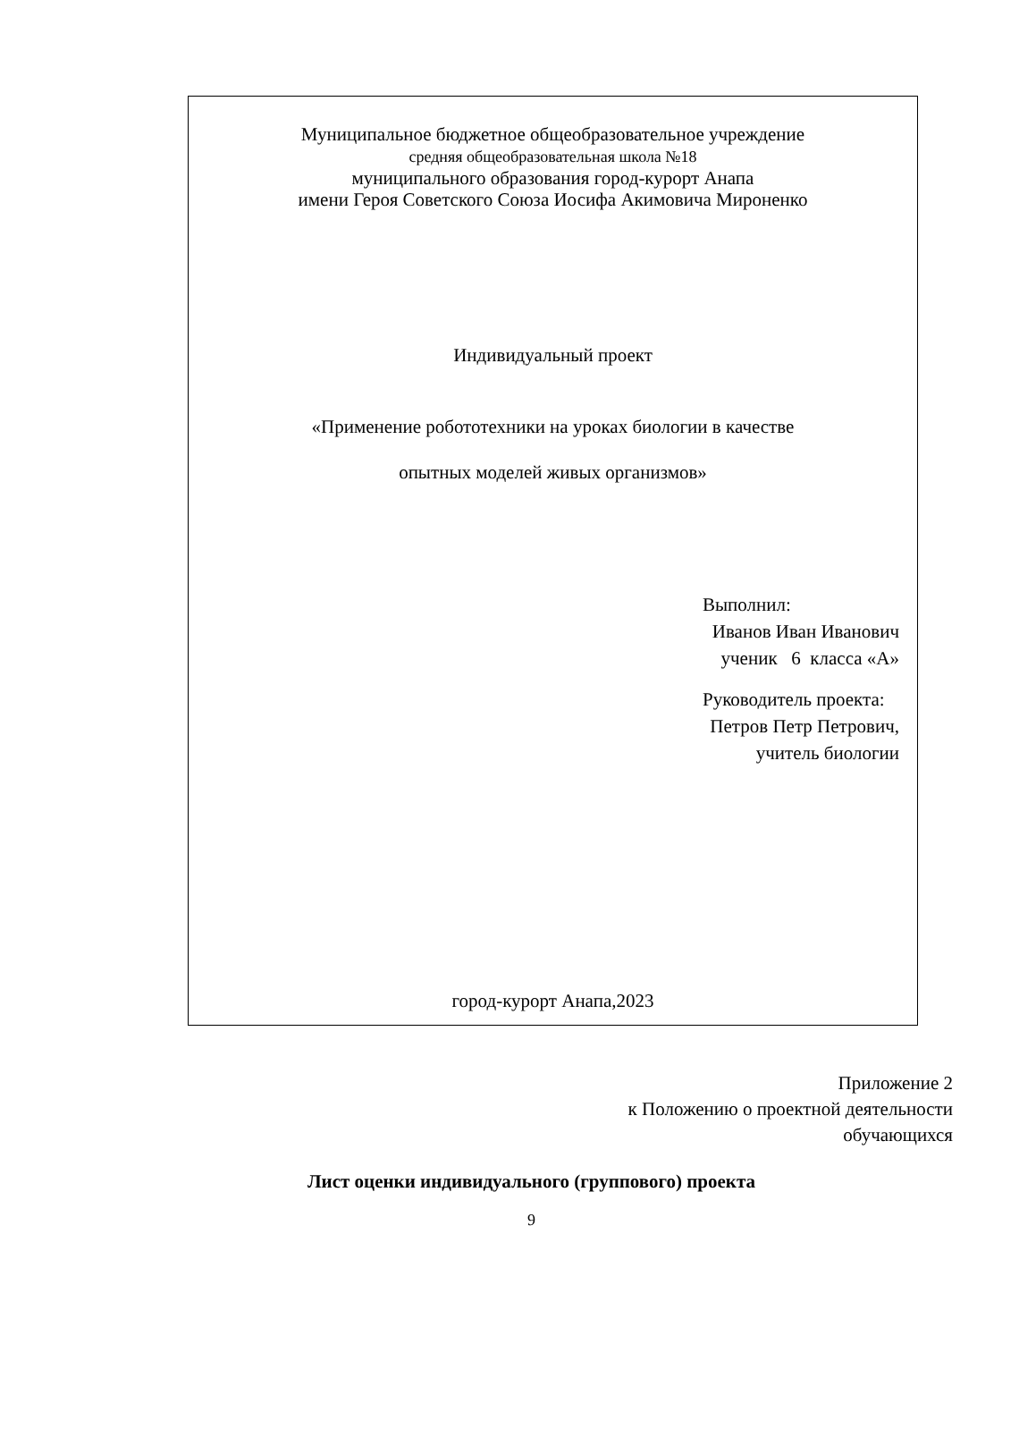Муниципальное бюджетное общеобразовательное учреждение
средняя общеобразовательная школа №18
муниципального образования город-курорт Анапа
имени Героя Советского Союза Иосифа Акимовича Мироненко
Индивидуальный проект
«Применение робототехники на уроках биологии в качестве
опытных моделей живых организмов»
Выполнил:
Иванов Иван Иванович
ученик 6 класса «А»
Руководитель проекта:
Петров Петр Петрович,
учитель биологии
город-курорт Анапа,2023
Приложение 2
к Положению о проектной деятельности
обучающихся
Лист оценки индивидуального (группового) проекта
9